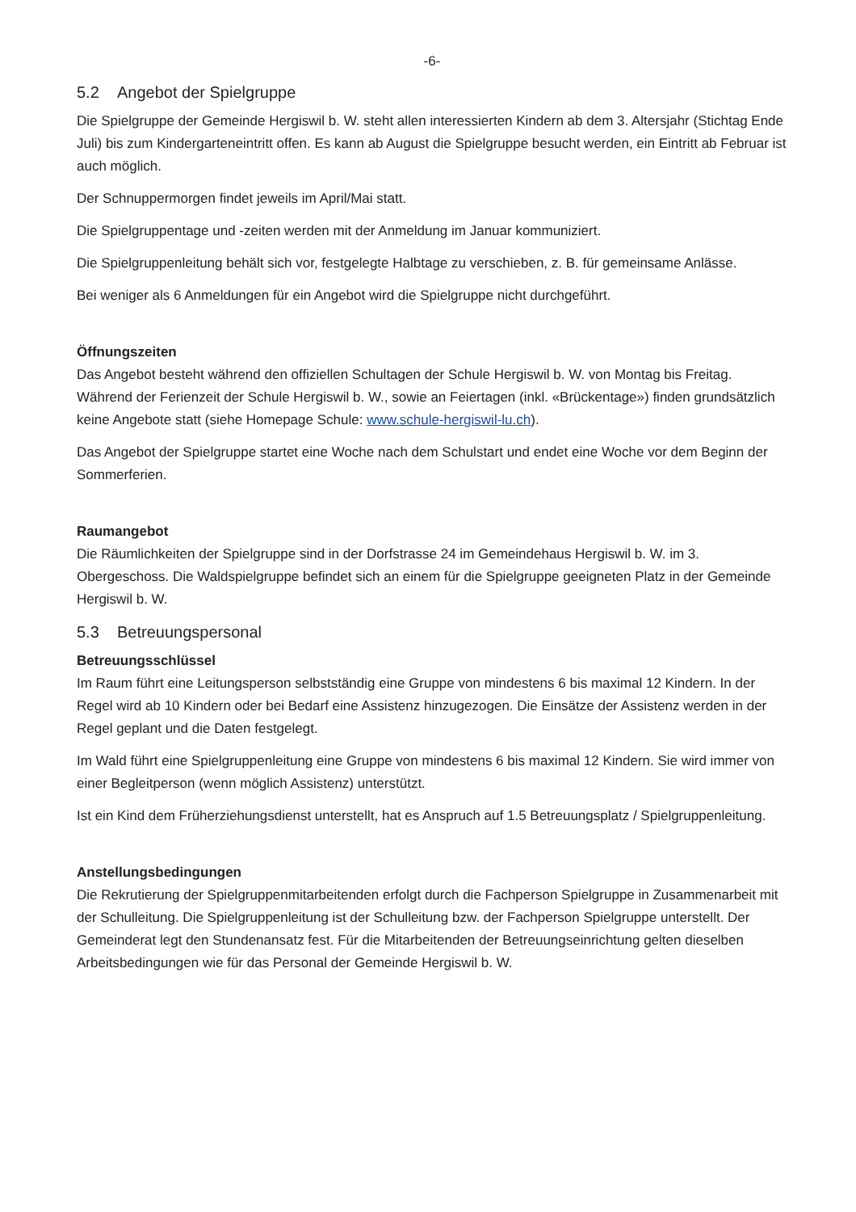-6-
5.2 Angebot der Spielgruppe
Die Spielgruppe der Gemeinde Hergiswil b. W. steht allen interessierten Kindern ab dem 3. Altersjahr (Stichtag Ende Juli) bis zum Kindergarteneintritt offen. Es kann ab August die Spielgruppe besucht werden, ein Eintritt ab Februar ist auch möglich.
Der Schnuppermorgen findet jeweils im April/Mai statt.
Die Spielgruppentage und -zeiten werden mit der Anmeldung im Januar kommuniziert.
Die Spielgruppenleitung behält sich vor, festgelegte Halbtage zu verschieben, z. B. für gemeinsame Anlässe.
Bei weniger als 6 Anmeldungen für ein Angebot wird die Spielgruppe nicht durchgeführt.
Öffnungszeiten
Das Angebot besteht während den offiziellen Schultagen der Schule Hergiswil b. W. von Montag bis Freitag. Während der Ferienzeit der Schule Hergiswil b. W., sowie an Feiertagen (inkl. «Brückentage») finden grundsätzlich keine Angebote statt (siehe Homepage Schule: www.schule-hergiswil-lu.ch).
Das Angebot der Spielgruppe startet eine Woche nach dem Schulstart und endet eine Woche vor dem Beginn der Sommerferien.
Raumangebot
Die Räumlichkeiten der Spielgruppe sind in der Dorfstrasse 24 im Gemeindehaus Hergiswil b. W. im 3. Obergeschoss. Die Waldspielgruppe befindet sich an einem für die Spielgruppe geeigneten Platz in der Gemeinde Hergiswil b. W.
5.3 Betreuungspersonal
Betreuungsschlüssel
Im Raum führt eine Leitungsperson selbstständig eine Gruppe von mindestens 6 bis maximal 12 Kindern. In der Regel wird ab 10 Kindern oder bei Bedarf eine Assistenz hinzugezogen. Die Einsätze der Assistenz werden in der Regel geplant und die Daten festgelegt.
Im Wald führt eine Spielgruppenleitung eine Gruppe von mindestens 6 bis maximal 12 Kindern. Sie wird immer von einer Begleitperson (wenn möglich Assistenz) unterstützt.
Ist ein Kind dem Früherziehungsdienst unterstellt, hat es Anspruch auf 1.5 Betreuungsplatz / Spielgruppenleitung.
Anstellungsbedingungen
Die Rekrutierung der Spielgruppenmitarbeitenden erfolgt durch die Fachperson Spielgruppe in Zusammenarbeit mit der Schulleitung. Die Spielgruppenleitung ist der Schulleitung bzw. der Fachperson Spielgruppe unterstellt. Der Gemeinderat legt den Stundenansatz fest. Für die Mitarbeitenden der Betreuungseinrichtung gelten dieselben Arbeitsbedingungen wie für das Personal der Gemeinde Hergiswil b. W.